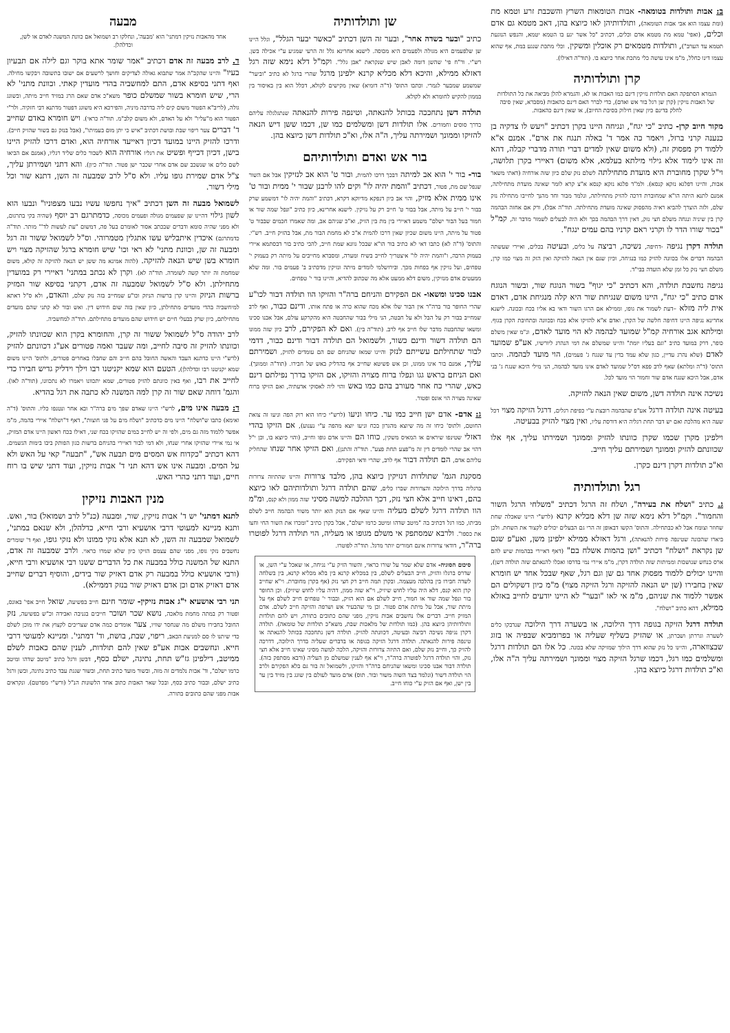ב: אבות ותולדות בטומאה- אבות הטומאות השרץ והשכבת זרע וטמא מת (ומת עצמו הוא אבי אבות הטומאה), ותולדותיהן לאו כיוצא בהן, דאב מטמא גם אדם וכלים, (ואפי' טמא מת מטמא אדם וכלים, דכתיב "כל אשר יגע בו הטמא יטמא, והנפש הנוגעת תטמא עד הערב"), ותולדות מטמאים רק אוכלין ומשקין. וכלי מתכת שנגע במת, אף שהוא עצמו דינו כחלל, מ"מ אינו עושה כלי מתכת אחר כיוצא בו. (תוד"ה דאילו).
קרן ותולדותיה
הגמרא הסתפקה האם תולדות נזיקין דינם כמו האבות או לא, והגמרא להלן מביאה את כל התולדות של האבות נזיקין (קרן שן רגל בור אש ואדם), כדי לברר האם דינם כהאבות (מסברא, שאין סיבה לחלק בדינם כיון שאין חילוק בסיבת החיוב), או שאין דינם כהאבות.
מקור חיוב קרן- כתיב "כי יגח", ונגיחה היינו בקרן דכתיב "ויעש לו צדקיה בן כנענה קרני ברזל, ויאמר כה אמר ד' באלה תנגח את ארם". אמנם א"א ללמוד רק מפסוק זה, (ולא משום שאין למדים דברי תורה מדברי קבלה, דהא זה אינו לימוד אלא גילוי מילתא בעלמא, אלא משום) דאיירי בקרן תלושה, וי"ל שקרן מחוברת היא מועדת מתחילתה לשלם נזק שלם כיון שזה אורחיה (דאתי משאר אבות, והיינו דפלגא נזקא קנסא). ולמ"ד פלגא נזקא קנסא א"צ קרא לומר שאינה מועדת מתחילתה, אמנם לתנא היתה הו"א שמחוברת דרכה להזיק מתחילתה, ונלמד מבור וחד מהנך לחייבו מתחילה נזק שלם, ולזה הוצרך להביא ראיה מהפסוק שאינה מועדת מתחילתה. תוד"ה אבל), ורק אם אחזה הבהמה קרן בין שיניה ונגחה משלם חצי נזק, דאין דרך הבהמה בכך ולא היה לבעלים לשמור מדבר זה, קמ"ל "בכור שורו הדר לו וקרני ראם קרניו בהם עמים ינגח".
תולדה דקרן נגיפה -דחיפה, נשיכה, רביצה על כלים, ובעיטה בכלים, ואיירי שעשתה הבהמה דברים אלו בכוונה להזיק כמו בנגיחה, וכיון שגם אין הנאה להזיקה ואין הזק זה מצוי כמו קרן, משלם חצי נזק כל זמן שלא הועדה בבי"ד.
נגיפה נחשבת תולדה, והא דכתיב "כי יגוף" בשור הנוגח שור, ובשור הנוגח אדם כתיב "כי יגח", היינו משום שנגיחת שור היא קלה מנגיחת אדם, דאדם אית ליה מזלא –דעת לשמור את גופו, וממילא אם הרגו השור ודאי בא אליו בכח ובכונה. לישנא אחרינא נגיפה היינו דחיפה חלשה של הקרן, ואדם א"א להזיקו אלא בכח ובכוונה ובתחיבת הקרן בגוף. ומילתא אגב אורחיה קמ"ל שמועד לבהמה לא הוי מועד לאדם, ונ"מ שאין משלם כופר, דרק במועד כתיב "וגם בעליו יומת" והיינו שמשלם את דמי הנהרג ליורשיו, אע"פ שמועד לאדם (שלא נהרג עדיין, כגון שלא עמד בדין עד שנגח ג' פעמים), הוי מועד לבהמה. וכתבו התוס' (ד"ה ומלתא) שאף לרב פפא דס"ל שמועד לאדם אינו מועד לבהמה, הני מילי היכא שנגח ג' בני אדם, אבל היכא שנגח אדם שור וחמור הוי מועד לכל.
נשיכה אינה תולדה דשן, משום שאין הנאה להזיקה.
בעיטה אינה תולדה דרגל אע"פ שהבהמה רובצת ע"י כפיפת רגלים, דרגל הזיקה מצוי דכל שעה היא מהלכת ואם יש דבר תחת רגליה היא דורסת עליו, ואין מצוי להזיק בבעיטה.
וילפינן מקרן שכמו שקרן כוונתו להזיק וממונך ושמירתו עליך, אף אלו שכוונתם להזיק וממונך ושמירתם עליך חייב.
וא"כ תולדות דקרן דינם כקרן.
רגל ותולדותיה
ג. כתיב "ושלח את בעירה", ושלח זה הרגל דכתיב "משלחי הרגל השור והחמור". וקמ"ל דלא נימא שזה שן דלא מכליא קרנא (לרש"י היינו שאכלה שחת שחוזר וצומח אבל לא כבתחילה. והתוס' הקשו דבאופן זה הרי גם הבעלים יכולים לקצור את השחת. ולכן ביארו שהכונה שטינפה פירות להנאתה), ורגל דאזלא ממילא ילפינן משן, ואע"פ שגם שן נקראת "ושלח" דכתיב "ושן בהמות אשלח בם" (דאף דאיירי בבהמות שיש להם ארס כנחש שנושכות וממיתות שזה תולדה דקרן, מ"מ איירי נמי בדרסו ואכלו להנאתם שזה תולדה דשן), והיינו יכולים ללמוד מפסוק אחד גם שן וגם רגל, שאף שבכל אחד יש חומרא שאין בחבירו (שן יש הנאה להזיקה ורגל הזיקה מצוי) מ"מ כיון דשקולים הם אפשר ללמוד את שניהם, מ"מ אי לאו "ובער" לא היינו יודעים לחייב באזלא ממילא, דהא כתיב "ושלח".
תולדה דרגל הזיקה בגופה דרך הילוכה, או בשערה דרך הילוכה שנדבקו כלים לשערה וגררתן ושברתן, או שהזיק בשליף שעליה או בפרומביא שבפיה או בזוג שבצווארה, והיינו כל נזק שהוא דרך הילוך שמזיקה שלא בכונה. כל אלו הם תולדות דרגל ומשלמים כמו רגל, דכמו שרגל הזיקה מצוי וממונך ושמירתה עליך ה"ה אלו, וא"כ תולדות דרגל כיוצא בהן.
שן ותולדותיה
כתיב "ובער בשדה אחר", ובער זה השן דכתיב "כאשר יבער הגלל", וגלל היינו שן שלפעמים היא מגולה ולפעמים היא מכוסה. לישנא אחרינא גלל זה הרעי שמגיע ע"י אכילה בשן. רש"י. ור"ח פי' שהשן דומה לאבן שיש שנקראת "אבן גלל". וקמ"ל דלא נימא שזה רגל דאזלא ממילא, והיכא דלא מכליא קרנא ילפינן מרגל שהרי ברגל לא כתיב "וביער" שמשמע שמבער לגמרי. וכתבו התוס' (ד"ה דומיא) שאין מקישים לקולא, דכלל הוא בין באיסור בין בממון להקיש לחומרא ולא לקולא.
תולדה דשן נתחככה בכותל להנאתה, וטינפה פירות להנאתה שנתגלגלה עליהם כדרך סוסים וחמורים. אלו תולדות דשן ומשלמים כמו שן, דכמו ששן דיש הנאה להזיקו וממונך ושמירתה עליך, ה"ה אלו, וא"כ תולדות דשן כיוצא בהן.
בור אש ואדם ותולדותיהם
בור- בור י' הוא אב למיתה דבכך דרכו להמית, ובור ט' הוא אב לנזיקין אבל אם השור שנפל שם מת, פטור, דכתיב "והמת יהיה לו" וקים להו לרבנן שבור י' ממית ובור ט' אינו ממית אלא מזיק, והוי אב כיון דנפקא מדיוקא דקרא, דכתיב "והמת יהיה לו" דמשמע שרק בבור י' חייב על מיתה, אבל בבור ט' חייב רק על נזיקין. לישנא אחרינא, כיון כתיב "ונפל שמה שור או חמור בעל הבור ישלם" משמע דאיירי בין מת בין הזיק, וא"כ שניהם אב, ומה שאמרו חכמים שבבור ט' פטור על מיתה, היינו משום שכיון שאין דרכו להמית א"כ לא מחמת הבור מת, אבל בהזיק חייב. רש"י. והתוס' (ד"ה לא) כתבו דאי לא כתיב בור הו"א שבכל גוונא שמת חייב, להכי כתיב בור דבסתמא איירי בעמוק הרבה, ו"והמת יהיה לו" איצטריך לחייב בשיח ומערה, ומסברא מחייבים על מיתה רק בעמוק י' טפחים, ועל נזיקין אף בפחות מכך. ובירושלמי לומדים מיתה ונזיקין מדכתיב ב' פעמים בור. ומה שלא ממעטים אדם מנזיקין, משום דלא ממעט אלא מה שכתוב להדיא, והיינו בור י' טפחים.
אבנו סכינו ומשאו- אם הפקירם והניחם ברה"ר והזיקו הוו תולדה דבור לכו"ע שהרי החופר בור ברה"ר אין הבור שלו אלא מכח שהוא כרה או פתח אותו, ודינם כבור, ואף לרב שמחייב בבור רק על הבל ולא על חבטה, הני מילי בבור שהחבטה היא מהקרקע עולם, אבל אבנו סכינו ומשאו שהחבטה מדבר שלו חייב אף לרב. (תוד"ה בין). ואם לא הפקירם, לרב כיון שזה ממונו הם תולדה דשור ודינם כשור, ולשמואל הם תולדה דבור ודינם כבור, דדמי לבור שתחילתם עשייתם לנזק והיינו שמאז שהניחם שם הם עומדים להזיק, ושמירתם עליך, אמנם בור אינו ממונו, וכן אש פשיטא שחייב אף בהדליק באש של חבירו. (תוד"ה וממונך). ואם הניחם בראש גגו ונפלו ברוח מצויה והזיקו, אם הזיקו בדרך נפילתם דינם כאש, שהרי כח אחר מעורב בהם כמו באש והוי ליה לאסוקי אדעתיה, ואם הזיקו ברוח שאינה מצויה הוי אונס ופטור.
ג: אדם- אדם ישן חייב כמו ער. כיחו וניעו (לרש"י כיחו הוא רוק הפה וניעו זה צואת החוטם, ולתוס' כיחו זה מה שיוצא מהגרון בכח וניעו יוצא מהפה ע"י נענוע), אם הזיקו בהדי דאזלי שטינפו שיראים או המאיס משקין, כוחו הם והיינו אדם גופו וחייב, (והוי כיוצא בו, וכן י"ל דהוי אב שהרי לומדים דין זה מ"פצע תחת פצע". תוד"ה והתנן), ואם הזיקו אחר שנחו שהחליק עליהם אדם, הם תולדה דבור אף לרב, שהרי ודאי הפקירם.
מסקנת הגמ' שתולדות דנזיקין כיוצא בהן, מלבד צרורות והיינו שהתיזה צרורות ברגליה בדרך הילוכה והצרורות שברו כלים, שהם תולדה דרגל ותולדותיהם לאו כיוצא בהם, דאינו חייב אלא חצי נזק, דכך ההלכה למשה מסיני שזה ממון ולא קנס, ומ"מ הוו תולדה דרגל לשלם מעליה והיינו שאף אם הנזק הוא יותר משווי הבהמה חייב לשלם מביתו, כמו רגל דכתיב בה "מיטב שדהו ומיטב כרמו ישלם", אבל בקרן כתיב "ומכרו את השור החי וחצו את כספו". ולרבא שמסתפק אי משלם מגופו או מעליה, הוי תולדה דרגל לפוטרו ברה"ר, דודאי צרורות אינם חמורים יותר מרגל. תוד"ה לפוטרו.
סיכום הסוגיה- אדם שלא שמר על שורו כראוי, והשור הזיק ע"י נגיחה, או שאכל ע"י השן, או שדרס ברגלו והזיק, חייב הבעלים לשלם, בין במכליא קרנא בין בלא מכליא קרנא, בין בשלחה לשדה חבירו בין בהלכה מעצמה. ובקרן תמה חייב רק חצי נזק (אף בקרן מחוברת. וי"א שחייב קרן הוא קנס, דלא היה עליו לחוש שיזיק, וי"א שזה ממון, דהיה עליו לחוש שיזיק). וכן החופר בור ונפל שמה שור או חמור, חייב לשלם אם הוא הזיק, ובבור י' טפחים חייב לשלם אף על מיתת שור, אבל על מיתת אדם פטור. וכן מי שהבעיר אש ושרפה והזיקה חייב לשלם. אדם המזיק חייב. דברים אלו נחשבים אבות נזיקין, מפני שהם כתובים בתורה, ויש להם תולדות ותולדותיהן כיוצא בהן. (כמו תולדות של מלאכות שבת, משא"כ תולדות של טומאה). תולדה דקרן נגיפה נשיכה רביצה ובעיטה, דכוונתה להזיק. תולדה דשן נתחככה בכותל להנאתה או טינפה פירות להנאתה. תולדה דרגל הזיקה בגופה או בדברים שעליה בדרך הילוכה, דדרכה להזיק כך, וחייב נזק שלם, ואם התיזה צרורות והזיקה, הלכה למשה מסיני שאינו חייב אלא חצי נזק, והוי תולדה דרגל לפוטרה ברה"ר, וי"א אף לענין שמשלם מן העליה (ורבא מסתפק בזה). תולדה דבור אבנו סכינו ומשאו שהניחם ברה"ר והזיקו, ולשמואל זה בור גם בלא הפקירם ולרב הוי תולדה דשור (ונלמד בצד השוה משור ובור. תוס) אדם מועד לעולם בין שוגג בין מזיד בין ער בין ישן, ואף אם הזיק ע"י כוחו חייב.
מבעה
אחד מהאבות נזיקין דמתני' הוא 'מבעה', ונחלקו רב ושמואל אם כוונת המשנה לאדם או לשן, וכדלהלן.
ד. לרב מבעה זה אדם דכתיב "אמר שומר אתא בוקר וגם לילה אם תבעיון בעיו" והיינו שהקב"ה אמר שתבוא גאולה לצדיקים וחושך לרשעים אם ישובו בתשובה ויבקשו מחילה. ואף דתני בסיפא אדם, התם למחשביה בהדי מועדין קאתי. וכוונת מתני' לא הרי, שיש חומרא בשור שמשלם כופר משא"כ אדם שאם הרג במזיד חייב מיתה, ובשוגג גולה, (לריב"א הפטור משום קים ליה בדרבה מיניה, והפירכא היא משוגג דפטור מדתנא דבי חזקיה. ולר"י הפטור הוא מ"עליו" ולא על האדם, ולא משום קלב"מ. תוד"ה כראי). ויש חומרא באדם שחייב ד' דברים צער ריפוי שבת ובושת דכתיב "איש כי יתן מום בעמיתו", (אבל בנזק גם בשור שהזיק חייב). ודרכו להזיק היינו במועד דכיון דאייעד אורחיה הוא, ואדם דרכו להזיק היינו בישן, דכיון דכייף ופשיט את רגליו אורחיה הוא לשבור כלים שליד רגליו, (אמנם אם הביאו לשם כלים או שנשכב שם אדם אחרי שכבר ישן פטור. תוד"ה כיון). והא דתני ושמירתן עליך, צ"ל אדם שמירת גופו עליו. ולא ס"ל לרב שמבעה זה השן, דתנא שור וכל מילי דשור.
לשמואל מבעה זה השן דכתיב "איך נחפשו עשיו נבעו מצפוניו" ונבעו הוא לשון גילוי דהיינו שן שפעמים מגולה ופעמים מכוסה, כדמתרגם רב יוסף (שהיה בקי בתרגום, ולא מפני שהיה סומא ודברים שבכתב אסור לאומרם בעל פה, דמשום "עת לעשות לד'" מותר. תוד"ה כדמתרגם) איכדין איתבליש עשו אתגלין מטמרוהי. וס"ל לשמואל ששור זה רגל ומבעה זה שן, וכוונת מתני' לא ראי וכו' שיש חומרא ברגל שהזיקה מצוי ויש חומרא בשן שיש הנאה להזיקה. (להוה אמינא מה ששן יש הנאה להזיקה זה קולא, משום שמחמת זה יותר קשה לשומרה. תוד"ה לא). וקרן לא נכתב במתני' דאיירי רק במועדין מתחילתן. ולא ס"ל לשמואל שמבעה זה אדם, דקתני בסיפא שור המזיק ברשות הניזק והיינו קרן ברשות הניזק וכו"ע שמחייב בזה נזק שלם, והאדם, ולא ס"ל דאתא למיחשביה בהדי מועדים מתחילתן, כיון שאין בזה שום חידוש דין. ואש ובור לא קתני שהם מועדים מתחילתם, כיון שרק בבעלי חיים יש חידוש שהם מועדים מתחילתם. תוד"ה למחשביה.
לרב יהודה ס"ל לשמואל ששור זה קרן, והחומרא בקרן הוא שכוונתו להזיק, וכוונתו להזיק זה סיבה לחייב, ומה שעבד ואמה פטורים אע"ג דכוונתם להזיק (לרש"י היינו כדתנא העבד והאשה החובל בהם חייב והם שחבלו באחרים פטורים, ולתוס' היינו משום שמא יקניטנו רבו וכדלהלן), הטעם הוא שמא יקניטנו רבו וילך וידליק גדיש חבירו כדי לחייב את רבו, ואף באין כוונתם להזיק פטורים, שמא יתכוונו ויאמרו לא נתכוונו, (תוד"ה לאו). והגמ' דוחה שאם שור זה קרן למה המשנה לא כתבה את רגל בהדיא.
ד: מבעה אינו מים, לרש"י היינו שאדם שפך מים ברה"ר ובא אחר ונטנפו כליו. והתוס' (ד"ה ואימא) כתבו ש"ושלח" היינו מים כדכתיב "ושלח מים על פני חוצות", דאף ד"ושלח" איירי בהמה, מ"מ אפשר ללמוד מזה גם מים, ולפי זה יש לחייב במים שהזיקו בכח שני, דאילו בכח ראשון היינו אדם המזיק, אי נמי איירי שהזיקו אחרי שנחו, ולא דמי לבור דאיירי בהניחם ברשות כגון הפותק ביבו בימות הגשמים. דהא דכתיב "כקדוח אש המסים מים תבעה אש", "תבעה" קאי על האש ולא על המים. ומבעה אינו אש דהא תני ד' אבות נזיקין, ועוד דתני שיש בו רוח חיים, ועוד דתני כהרי האש.
מנין האבות נזיקין
לתנא דמתני' יש ד' אבות נזיקין, שור, ומבעה (כנ"ל לרב ושמואל) בור, ואש. ותנא מניינא למעוטי דרבי אושעיא ורבי חייא, כדלהלן, ולא שנאם במתני', לשמואל שמבעה זה השן, לא תנא אלא נזקי ממונו ולא נזקי גופו, ואף ד' שומרים נחשבים נזקי גופו, מפני שהם עצמם הזיקו כיון שלא שמרו כראוי. ולרב שמבעה זה אדם, התנא של המשנה כולל במבעה את כל הדברים ששנו רבי אושעיא ורבי חייא, (ורבי אושעיא כולל במבעה רק אדם דאזיק שור בידים, והוסיף דברים שחייב אדם דאזיק אדם וכן אדם דאזיק שור בנזק דממילא).
תני רבי אושעיא י"ג אבות נזיקין- שומר חינם חייב בפשיעה, שואל חייב אפי' באונס, ופטור רק במתה מחמת מלאכה, נושא שכר ושוכר חייבים בגניבה ואבידה וכ"ש בפשיעה, נזק החובל בחבירו משלם מה שנחסר שוויו, צער אומדים כמה אדם שצריכים לקצוץ את ידו מוכן לשלם כדי שיתנו לו סם למניעת הכאב, ריפוי, שבת, בושת, וד' דמתני'. ומניינא למעוטי דרבי חייא. ונחשבים אבות אע"פ שאין להם תולדות, לענין שהם כאבות לשלם ממיטב, דילפינן גז"ש תחת, נתינה, ישלם כסף, דבשן ורגל כתיב "מיטב שדהו ומיטב כרמו ישלם", וד' אבות נלמדים זה מזה, ובשור מועד כתיב תחת, ובשור שגגת עבד כתיב נתינה, ובשן ורגל כתיב ישלם, ובבור כתיב כסף, ובכל שאר האבות כתוב אחד הלשונות הנ"ל (ורש"י מפרטם). ונקראים אבות מפני שהם כתובים בתורה.